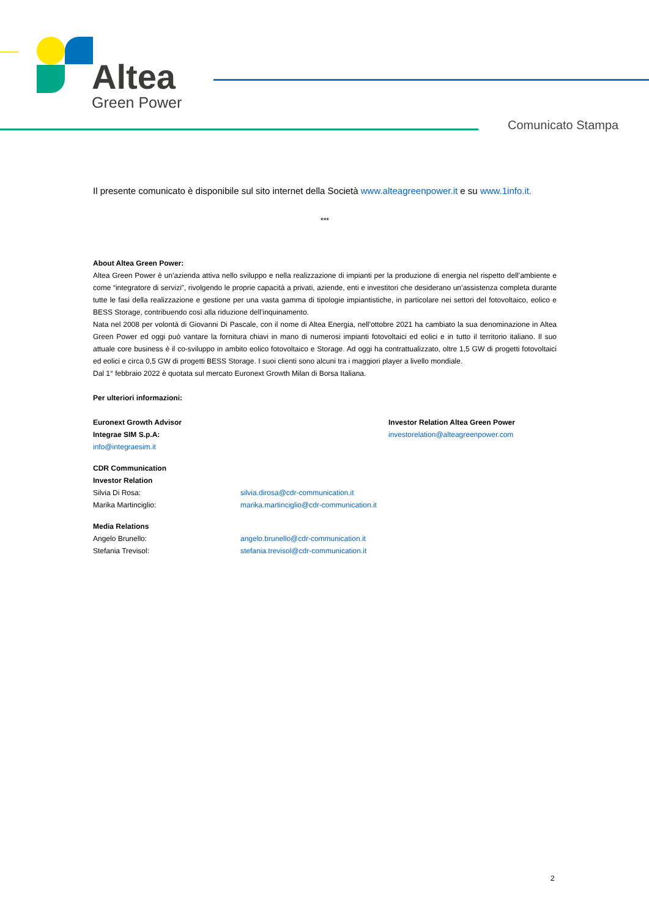Altea
Green Power
Comunicato Stampa
Il presente comunicato è disponibile sul sito internet della Società www.alteagreenpower.it e su www.1info.it.
***
About Altea Green Power:
Altea Green Power è un’azienda attiva nello sviluppo e nella realizzazione di impianti per la produzione di energia nel rispetto dell’ambiente e come “integratore di servizi”, rivolgendo le proprie capacità a privati, aziende, enti e investitori che desiderano un’assistenza completa durante tutte le fasi della realizzazione e gestione per una vasta gamma di tipologie impiantistiche, in particolare nei settori del fotovoltaico, eolico e BESS Storage, contribuendo così alla riduzione dell’inquinamento.
Nata nel 2008 per volontà di Giovanni Di Pascale, con il nome di Altea Energia, nell’ottobre 2021 ha cambiato la sua denominazione in Altea Green Power ed oggi può vantare la fornitura chiavi in mano di numerosi impianti fotovoltaici ed eolici e in tutto il territorio italiano. Il suo attuale core business è il co-sviluppo in ambito eolico fotovoltaico e Storage. Ad oggi ha contrattualizzato, oltre 1,5 GW di progetti fotovoltaici ed eolici e circa 0,5 GW di progetti BESS Storage. I suoi clienti sono alcuni tra i maggiori player a livello mondiale.
Dal 1° febbraio 2022 è quotata sul mercato Euronext Growth Milan di Borsa Italiana.
Per ulteriori informazioni:
Euronext Growth Advisor
Integrae SIM S.p.A:
info@integraesim.it
Investor Relation Altea Green Power
investorelation@alteagreenpower.com
CDR Communication
Investor Relation
Silvia Di Rosa: silvia.dirosa@cdr-communication.it
Marika Martinciglio: marika.martinciglio@cdr-communication.it
Media Relations
Angelo Brunello: angelo.brunello@cdr-communication.it
Stefania Trevisol: stefania.trevisol@cdr-communication.it
2